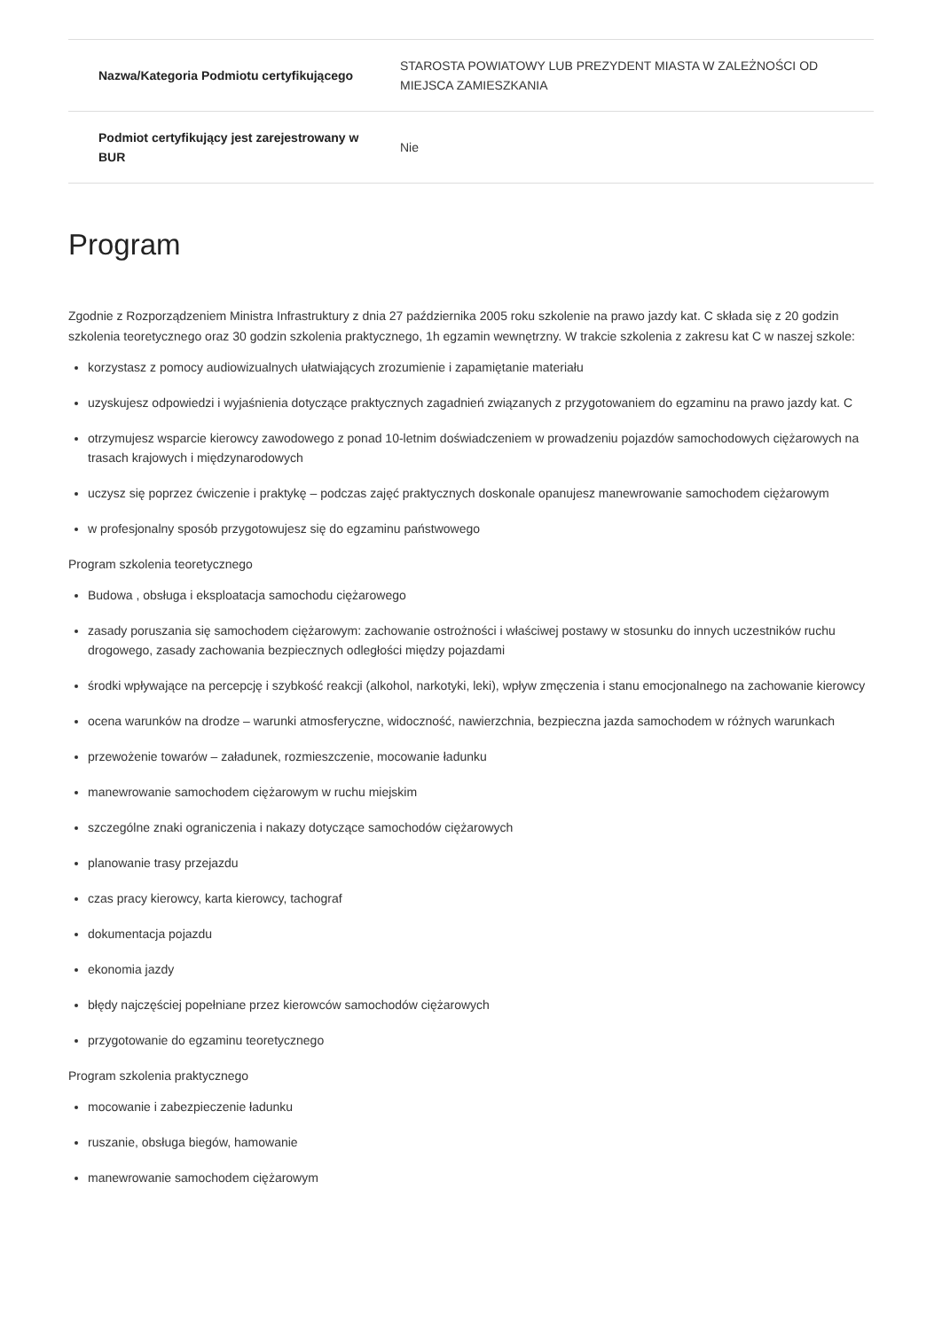| Nazwa/Kategoria Podmiotu certyfikującego | STAROSTA POWIATOWY LUB PREZYDENT MIASTA W ZALEŻNOŚCI OD MIEJSCA ZAMIESZKANIA |
| Podmiot certyfikujący jest zarejestrowany w BUR | Nie |
Program
Zgodnie z Rozporządzeniem Ministra Infrastruktury z dnia 27 października 2005 roku szkolenie na prawo jazdy kat. C składa się z 20 godzin szkolenia teoretycznego oraz 30 godzin szkolenia praktycznego, 1h egzamin wewnętrzny. W trakcie szkolenia z zakresu kat C w naszej szkole:
korzystasz z pomocy audiowizualnych ułatwiających zrozumienie i zapamiętanie materiału
uzyskujesz odpowiedzi i wyjaśnienia dotyczące praktycznych zagadnień związanych z przygotowaniem do egzaminu na prawo jazdy kat. C
otrzymujesz wsparcie kierowcy zawodowego z ponad 10-letnim doświadczeniem w prowadzeniu pojazdów samochodowych ciężarowych na trasach krajowych i międzynarodowych
uczysz się poprzez ćwiczenie i praktykę – podczas zajęć praktycznych doskonale opanujesz manewrowanie samochodem ciężarowym
w profesjonalny sposób przygotowujesz się do egzaminu państwowego
Program szkolenia teoretycznego
Budowa , obsługa i eksploatacja samochodu ciężarowego
zasady poruszania się samochodem ciężarowym: zachowanie ostrożności i właściwej postawy w stosunku do innych uczestników ruchu drogowego, zasady zachowania bezpiecznych odległości między pojazdami
środki wpływające na percepcję i szybkość reakcji (alkohol, narkotyki, leki), wpływ zmęczenia i stanu emocjonalnego na zachowanie kierowcy
ocena warunków na drodze – warunki atmosferyczne, widoczność, nawierzchnia, bezpieczna jazda samochodem w różnych warunkach
przewożenie towarów – załadunek, rozmieszczenie, mocowanie ładunku
manewrowanie samochodem ciężarowym w ruchu miejskim
szczególne znaki ograniczenia i nakazy dotyczące samochodów ciężarowych
planowanie trasy przejazdu
czas pracy kierowcy, karta kierowcy, tachograf
dokumentacja pojazdu
ekonomia jazdy
błędy najczęściej popełniane przez kierowców samochodów ciężarowych
przygotowanie do egzaminu teoretycznego
Program szkolenia praktycznego
mocowanie i zabezpieczenie ładunku
ruszanie, obsługa biegów, hamowanie
manewrowanie samochodem ciężarowym